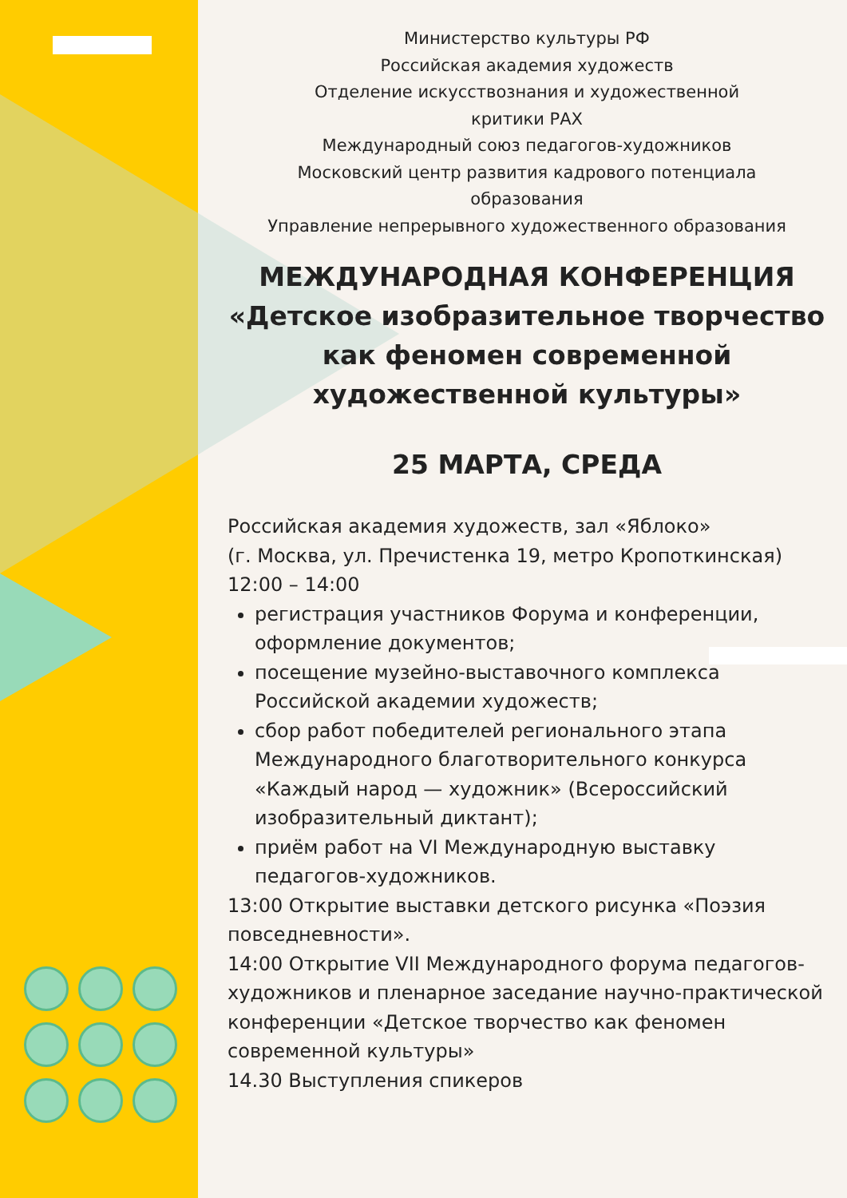Министерство культуры РФ
Российская академия художеств
Отделение искусствознания и художественной
критики РАХ
Международный союз педагогов-художников
Московский центр развития кадрового потенциала
образования
Управление непрерывного художественного образования
МЕЖДУНАРОДНАЯ КОНФЕРЕНЦИЯ
«Детское изобразительное творчество
как феномен современной
художественной культуры»
25 МАРТА, СРЕДА
Российская академия художеств, зал «Яблоко»
(г. Москва, ул. Пречистенка 19, метро Кропоткинская)
12:00 – 14:00
регистрация участников Форума и конференции, оформление документов;
посещение музейно-выставочного комплекса Российской академии художеств;
сбор работ победителей регионального этапа Международного благотворительного конкурса «Каждый народ — художник» (Всероссийский изобразительный диктант);
приём работ на VI Международную выставку педагогов-художников.
13:00 Открытие выставки детского рисунка «Поэзия повседневности».
14:00 Открытие VII Международного форума педагогов-художников и пленарное заседание научно-практической конференции «Детское творчество как феномен современной культуры»
14.30 Выступления спикеров